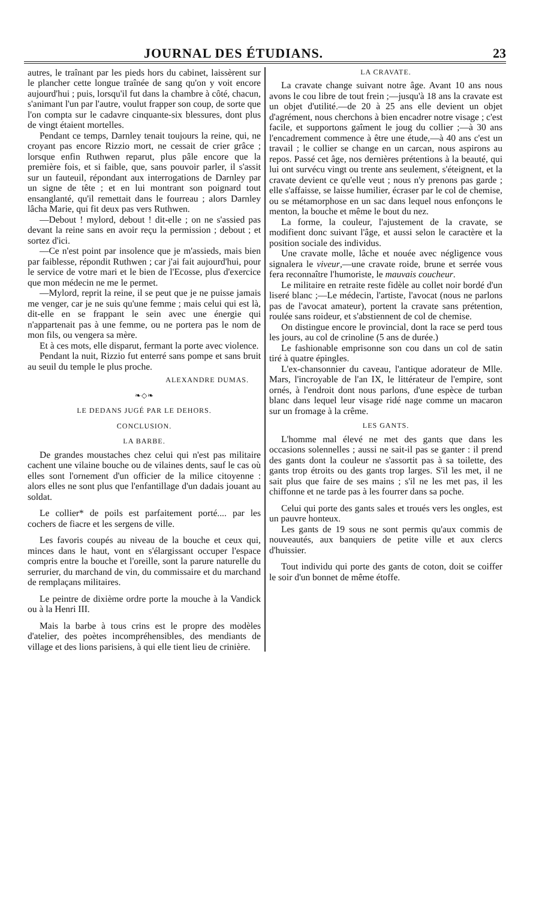JOURNAL DES ÉTUDIANS. 23
autres, le traînant par les pieds hors du cabinet, laissèrent sur le plancher cette longue traînée de sang qu'on y voit encore aujourd'hui ; puis, lorsqu'il fut dans la chambre à côté, chacun, s'animant l'un par l'autre, voulut frapper son coup, de sorte que l'on compta sur le cadavre cinquante-six blessures, dont plus de vingt étaient mortelles.
Pendant ce temps, Darnley tenait toujours la reine, qui, ne croyant pas encore Rizzio mort, ne cessait de crier grâce ; lorsque enfin Ruthwen reparut, plus pâle encore que la première fois, et si faible, que, sans pouvoir parler, il s'assit sur un fauteuil, répondant aux interrogations de Darnley par un signe de tête ; et en lui montrant son poignard tout ensanglanté, qu'il remettait dans le fourreau ; alors Darnley lâcha Marie, qui fit deux pas vers Ruthwen.
—Debout ! mylord, debout ! dit-elle ; on ne s'assied pas devant la reine sans en avoir reçu la permission ; debout ; et sortez d'ici.
—Ce n'est point par insolence que je m'assieds, mais bien par faiblesse, répondit Ruthwen ; car j'ai fait aujourd'hui, pour le service de votre mari et le bien de l'Ecosse, plus d'exercice que mon médecin ne me le permet.
—Mylord, reprit la reine, il se peut que je ne puisse jamais me venger, car je ne suis qu'une femme ; mais celui qui est là, dit-elle en se frappant le sein avec une énergie qui n'appartenait pas à une femme, ou ne portera pas le nom de mon fils, ou vengera sa mère.
Et à ces mots, elle disparut, fermant la porte avec violence.
Pendant la nuit, Rizzio fut enterré sans pompe et sans bruit au seuil du temple le plus proche.
ALEXANDRE DUMAS.
❧◇❧
LE DEDANS JUGÉ PAR LE DEHORS.
CONCLUSION.
LA BARBE.
De grandes moustaches chez celui qui n'est pas militaire cachent une vilaine bouche ou de vilaines dents, sauf le cas où elles sont l'ornement d'un officier de la milice citoyenne : alors elles ne sont plus que l'enfantillage d'un dadais jouant au soldat.
Le collier* de poils est parfaitement porté.... par les cochers de fiacre et les sergens de ville.
Les favoris coupés au niveau de la bouche et ceux qui, minces dans le haut, vont en s'élargissant occuper l'espace compris entre la bouche et l'oreille, sont la parure naturelle du serrurier, du marchand de vin, du commissaire et du marchand de remplaçans militaires.
Le peintre de dixième ordre porte la mouche à la Vandick ou à la Henri III.
Mais la barbe à tous crins est le propre des modèles d'atelier, des poètes incompréhensibles, des mendiants de village et des lions parisiens, à qui elle tient lieu de crinière.
LA CRAVATE.
La cravate change suivant notre âge. Avant 10 ans nous avons le cou libre de tout frein ;—jusqu'à 18 ans la cravate est un objet d'utilité.—de 20 à 25 ans elle devient un objet d'agrément, nous cherchons à bien encadrer notre visage ; c'est facile, et supportons gaîment le joug du collier ;—à 30 ans l'encadrement commence à être une étude,—à 40 ans c'est un travail ; le collier se change en un carcan, nous aspirons au repos. Passé cet âge, nos dernières prétentions à la beauté, qui lui ont survécu vingt ou trente ans seulement, s'éteignent, et la cravate devient ce qu'elle veut ; nous n'y prenons pas garde ; elle s'affaisse, se laisse humilier, écraser par le col de chemise, ou se métamorphose en un sac dans lequel nous enfonçons le menton, la bouche et même le bout du nez.
La forme, la couleur, l'ajustement de la cravate, se modifient donc suivant l'âge, et aussi selon le caractère et la position sociale des individus.
Une cravate molle, lâche et nouée avec négligence vous signalera le viveur,—une cravate roide, brune et serrée vous fera reconnaître l'humoriste, le mauvais coucheur.
Le militaire en retraite reste fidèle au collet noir bordé d'un liseré blanc ;—Le médecin, l'artiste, l'avocat (nous ne parlons pas de l'avocat amateur), portent la cravate sans prétention, roulée sans roideur, et s'abstiennent de col de chemise.
On distingue encore le provincial, dont la race se perd tous les jours, au col de crinoline (5 ans de durée.)
Le fashionable emprisonne son cou dans un col de satin tiré à quatre épingles.
L'ex-chansonnier du caveau, l'antique adorateur de Mlle. Mars, l'incroyable de l'an IX, le littérateur de l'empire, sont ornés, à l'endroit dont nous parlons, d'une espèce de turban blanc dans lequel leur visage ridé nage comme un macaron sur un fromage à la crême.
LES GANTS.
L'homme mal élevé ne met des gants que dans les occasions solennelles ; aussi ne sait-il pas se ganter : il prend des gants dont la couleur ne s'assortit pas à sa toilette, des gants trop étroits ou des gants trop larges. S'il les met, il ne sait plus que faire de ses mains ; s'il ne les met pas, il les chiffonne et ne tarde pas à les fourrer dans sa poche.
Celui qui porte des gants sales et troués vers les ongles, est un pauvre honteux.
Les gants de 19 sous ne sont permis qu'aux commis de nouveautés, aux banquiers de petite ville et aux clercs d'huissier.
Tout individu qui porte des gants de coton, doit se coiffer le soir d'un bonnet de même étoffe.